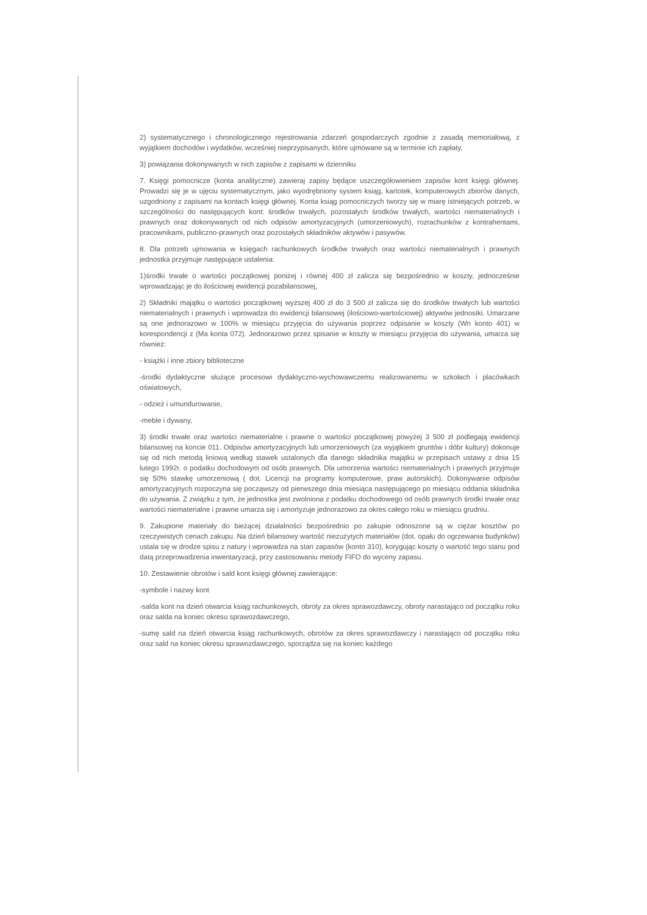2) systematycznego i chronologicznego rejestrowania zdarzeń gospodarczych zgodnie z zasadą memoriałową, z wyjątkiem dochodów i wydatków, wcześniej nieprzypisanych, które ujmowane są w terminie ich zapłaty,
3) powiązania dokonywanych w nich zapisów z zapisami w dzienniku
7. Księgi pomocnicze (konta analityczne) zawieraj zapisy będące uszczegółowieniem zapisów kont księgi głównej. Prowadzi się je w ujęciu systematycznym, jako wyodrębniony system ksiąg, kartotek, komputerowych zbiorów danych, uzgodniony z zapisami na kontach księgi głównej. Konta ksiąg pomocniczych tworzy się w miarę istniejących potrzeb, w szczególności do następujących kont: środków trwałych, pozostałych środków trwałych, wartości niematerialnych i prawnych oraz dokonywanych od nich odpisów amortyzacyjnych (umorzeniowych), rozrachunków z kontrahentami, pracownikami, publiczno-prawnych oraz pozostałych składników aktywów i pasywów.
8. Dla potrzeb ujmowania w księgach rachunkowych środków trwałych oraz wartości niematerialnych i prawnych jednostka przyjmuje następujące ustalenia:
1)środki trwałe o wartości początkowej poniżej i równej 400 zł zalicza się bezpośrednio w koszty, jednocześnie wprowadzając je do ilościowej ewidencji pozabilansowej,
2) Składniki majątku o wartości początkowej wyższej 400 zł do 3 500 zł zalicza się do środków trwałych lub wartości niematerialnych i prawnych i wprowadza do ewidencji bilansowej (ilościowo-wartościowej) aktywów jednostki. Umarzane są one jednorazowo w 100% w miesiącu przyjęcia do używania poprzez odpisanie w koszty (Wn konto 401) w korespondencji z (Ma konta 072). Jednorazowo przez spisanie w koszty w miesiącu przyjęcia do używania, umarza się również:
- książki i inne zbiory biblioteczne
-środki dydaktyczne służące procesowi dydaktyczno-wychowawczemu realizowanemu w szkołach i placówkach oświatowych,
- odzież i umundurowanie,
-meble i dywany,
3) środki trwałe oraz wartości niematerialne i prawne o wartości początkowej powyżej 3 500 zł podlegają ewidencji bilansowej na koncie 011. Odpisów amortyzacyjnych lub umorzeniowych (za wyjątkiem gruntów i dóbr kultury) dokonuje się od nich metodą liniową według stawek ustalonych dla danego składnika majątku w przepisach ustawy z dnia 15 lutego 1992r. o podatku dochodowym od osób prawnych. Dla umorzenia wartości niematerialnych i prawnych przyjmuje się 50% stawkę umorzeniową ( dot. Licencji na programy komputerowe, praw autorskich). Dokonywanie odpisów amortyzacyjnych rozpoczyna się począwszy od pierwszego dnia miesiąca następującego po miesiącu oddania składnika do używania. Z związku z tym, że jednostka jest zwolniona z podatku dochodowego od osób prawnych środki trwałe oraz wartości niematerialne i prawne umarza się i amortyzuje jednorazowo za okres całego roku w miesiącu grudniu.
9. Zakupione materiały do bieżącej działalności bezpośrednio po zakupie odnoszone są w ciężar kosztów po rzeczywistych cenach zakupu. Na dzień bilansowy wartość niezużytych materiałów (dot. opału do ogrzewania budynków) ustala się w drodze spisu z natury i wprowadza na stan zapasów (konto 310), korygując koszty o wartość tego stanu pod datą przeprowadzenia inwentaryzacji, przy zastosowaniu metody FIFO do wyceny zapasu.
10. Zestawienie obrotów i sald kont księgi głównej zawierające:
-symbole i nazwy kont
-salda kont na dzień otwarcia ksiąg rachunkowych, obroty za okres sprawozdawczy, obroty narastająco od początku roku oraz salda na koniec okresu sprawozdawczego,
-sumę sald na dzień otwarcia ksiąg rachunkowych, obrotów za okres sprawozdawczy i narastająco od początku roku oraz sald na koniec okresu sprawozdawczego, sporządza się na koniec każdego